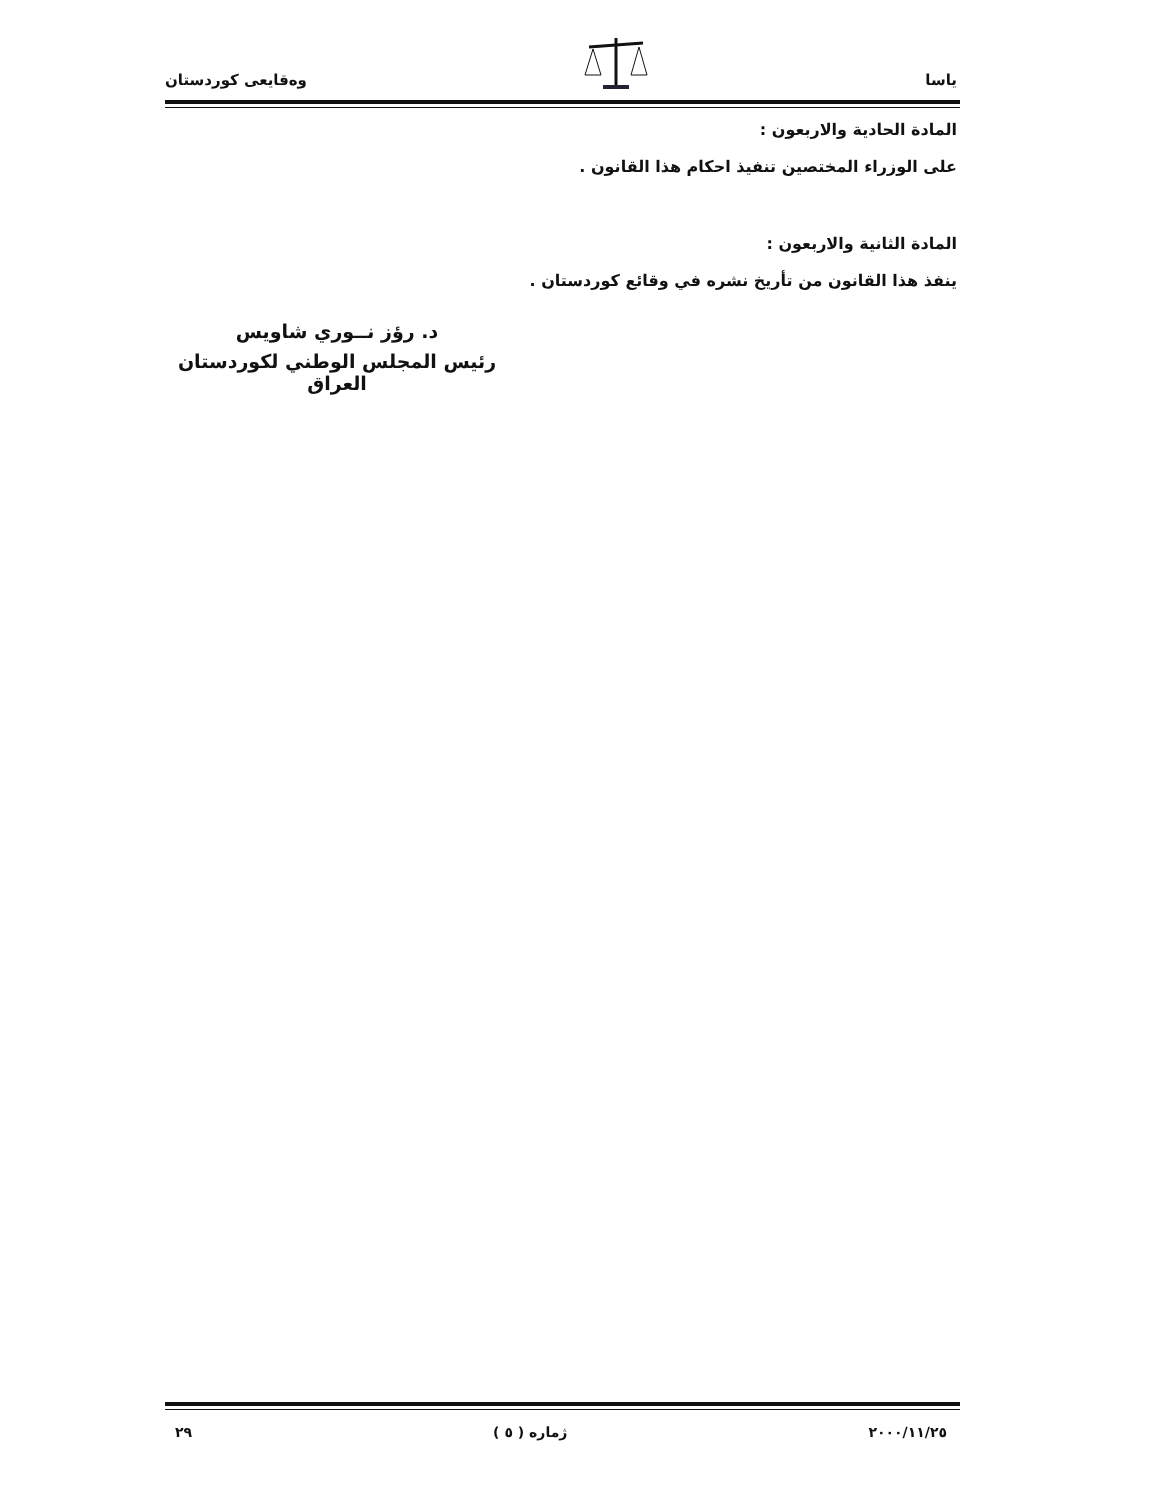ياسا وەقایعی کوردستان
المادة الحادية والاربعون :
على الوزراء المختصين تنفيذ احكام هذا القانون .
المادة الثانية والاربعون :
ينفذ هذا القانون من تأريخ نشره في وقائع كوردستان .
د. رؤز نــوري شاويس
رئيس المجلس الوطني لكوردستان العراق
٢٠٠٠/١١/٢٥ ژماره ( ٥ ) ٢٩